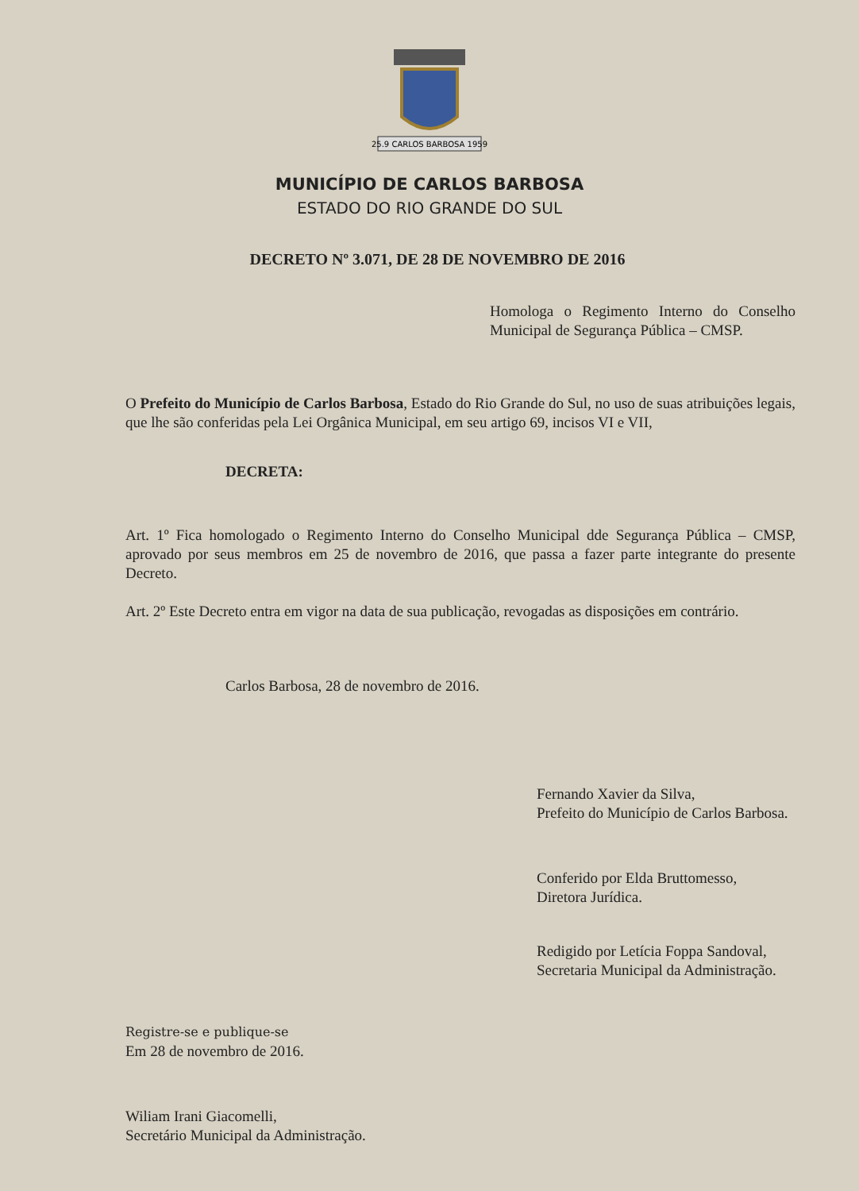25.9 CARLOS BARBOSA 1959
MUNICÍPIO DE CARLOS BARBOSA
ESTADO DO RIO GRANDE DO SUL
DECRETO Nº 3.071, DE 28 DE NOVEMBRO DE 2016
Homologa o Regimento Interno do Conselho Municipal de Segurança Pública – CMSP.
O Prefeito do Município de Carlos Barbosa, Estado do Rio Grande do Sul, no uso de suas atribuições legais, que lhe são conferidas pela Lei Orgânica Municipal, em seu artigo 69, incisos VI e VII,
DECRETA:
Art. 1º Fica homologado o Regimento Interno do Conselho Municipal dde Segurança Pública – CMSP, aprovado por seus membros em 25 de novembro de 2016, que passa a fazer parte integrante do presente Decreto.
Art. 2º Este Decreto entra em vigor na data de sua publicação, revogadas as disposições em contrário.
Carlos Barbosa, 28 de novembro de 2016.
Fernando Xavier da Silva,
Prefeito do Município de Carlos Barbosa.
Conferido por Elda Bruttomesso,
Diretora Jurídica.
Redigido por Letícia Foppa Sandoval,
Secretaria Municipal da Administração.
Registre-se e publique-se
Em 28 de novembro de 2016.
Wiliam Irani Giacomelli,
Secretário Municipal da Administração.